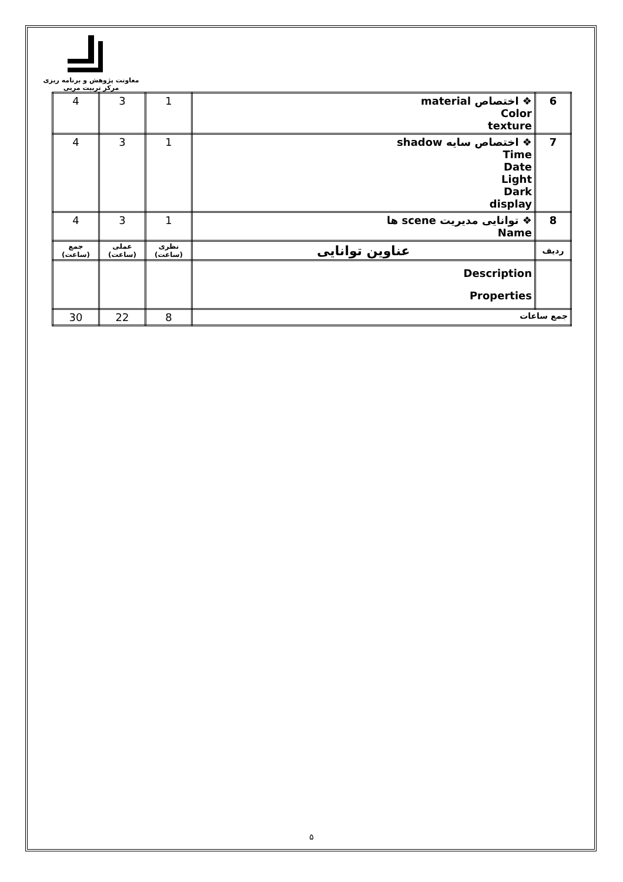معاونت پژوهش و برنامه ریزی
مرکز تربیت مربی
| 6 | ❖ اختصاص material Color texture | 1 | 3 | 4 |
| 7 | ❖ اختصاص سایه shadow Time Date Light Dark display | 1 | 3 | 4 |
| 8 | ❖ توانایی مدیریت scene ها Name | 1 | 3 | 4 |
| ردیف | عناوین توانایی | نظری (ساعت) | عملی (ساعت) | جمع (ساعت) |
| | Description Properties | | | |
| جمع ساعات | | 8 | 22 | 30 |
۵